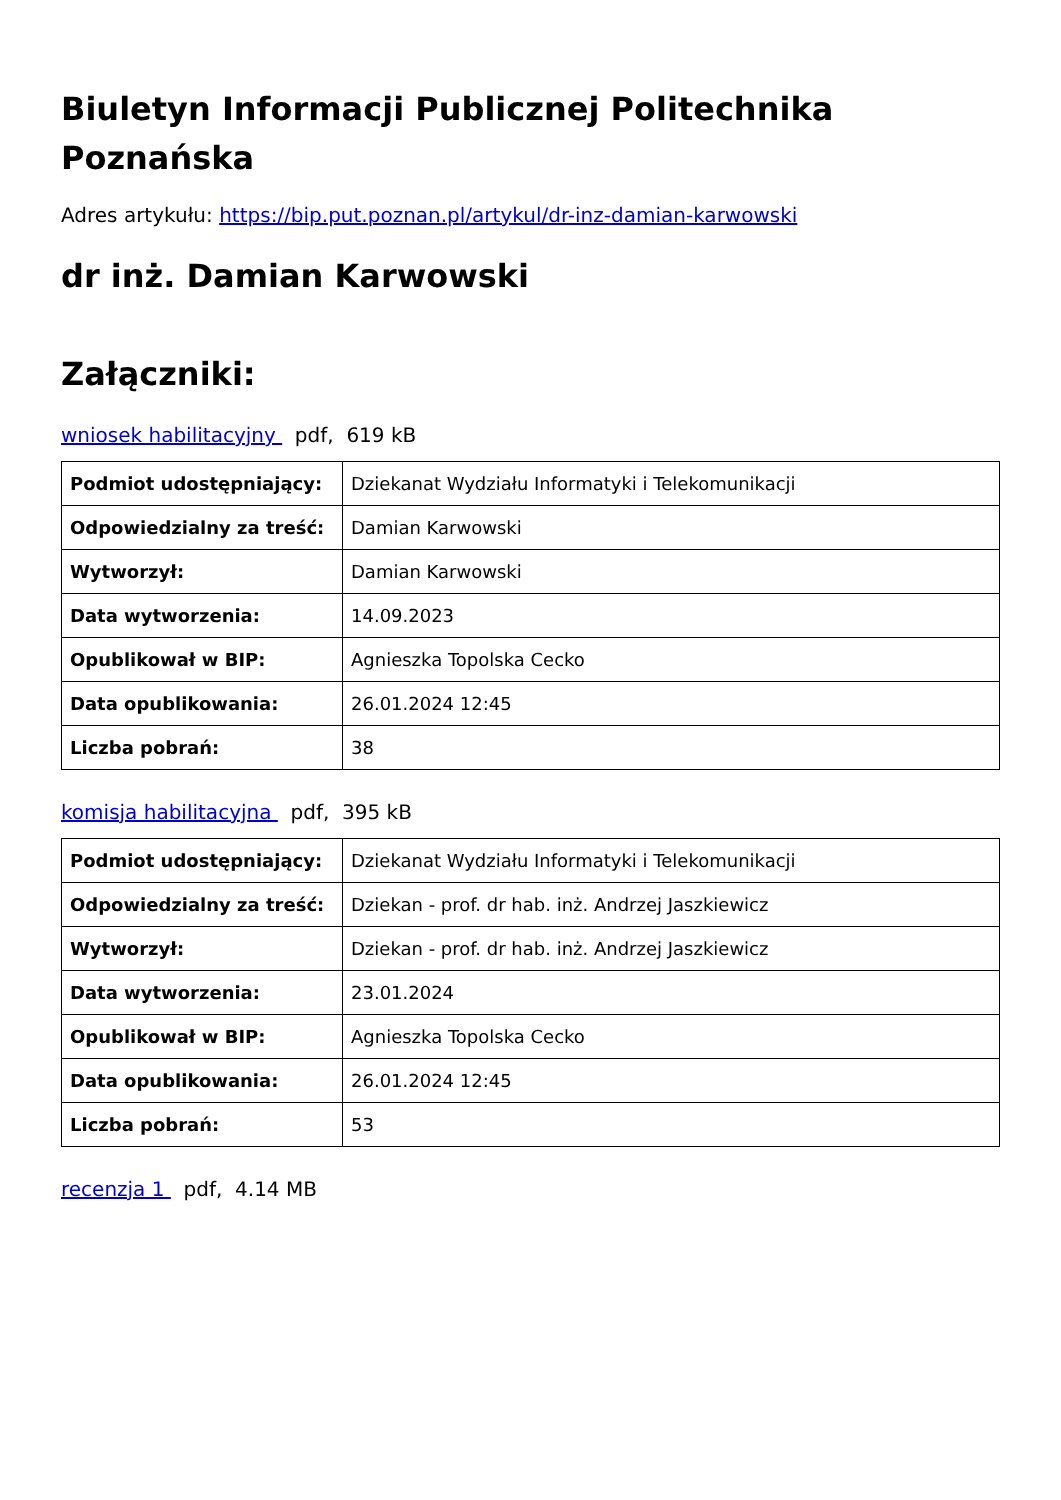Biuletyn Informacji Publicznej Politechnika Poznańska
Adres artykułu: https://bip.put.poznan.pl/artykul/dr-inz-damian-karwowski
dr inż. Damian Karwowski
Załączniki:
wniosek habilitacyjny pdf, 619 kB
| Podmiot udostępniający: | Dziekanat Wydziału Informatyki i Telekomunikacji |
| Odpowiedzialny za treść: | Damian Karwowski |
| Wytworzył: | Damian Karwowski |
| Data wytworzenia: | 14.09.2023 |
| Opublikował w BIP: | Agnieszka Topolska Cecko |
| Data opublikowania: | 26.01.2024 12:45 |
| Liczba pobrań: | 38 |
komisja habilitacyjna pdf, 395 kB
| Podmiot udostępniający: | Dziekanat Wydziału Informatyki i Telekomunikacji |
| Odpowiedzialny za treść: | Dziekan - prof. dr hab. inż. Andrzej Jaszkiewicz |
| Wytworzył: | Dziekan - prof. dr hab. inż. Andrzej Jaszkiewicz |
| Data wytworzenia: | 23.01.2024 |
| Opublikował w BIP: | Agnieszka Topolska Cecko |
| Data opublikowania: | 26.01.2024 12:45 |
| Liczba pobrań: | 53 |
recenzja 1 pdf, 4.14 MB